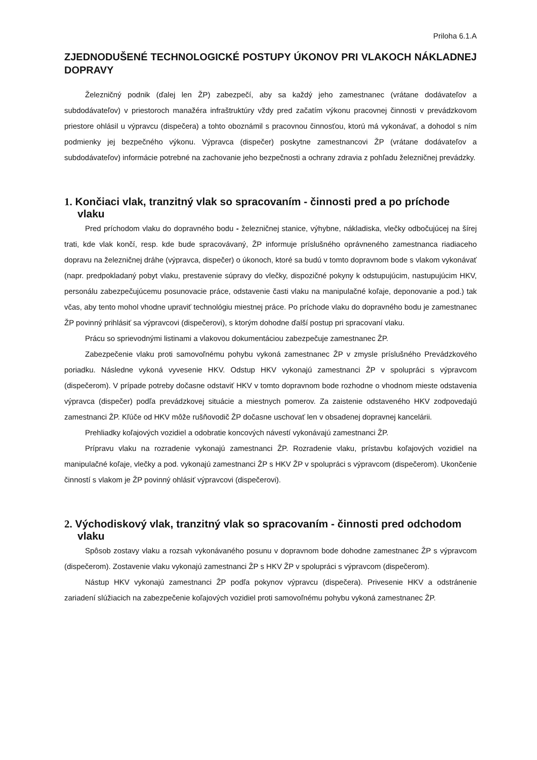Priloha 6.1.A
ZJEDNODUŠENÉ TECHNOLOGICKÉ POSTUPY ÚKONOV PRI VLAKOCH NÁKLADNEJ DOPRAVY
Železničný podnik (ďalej len ŽP) zabezpečí, aby sa každý jeho zamestnanec (vrátane dodávateľov a subdodávateľov) v priestoroch manažéra infraštruktúry vždy pred začatím výkonu pracovnej činnosti v prevádzkovom priestore ohlásil u výpravcu (dispečera) a tohto oboznámil s pracovnou činnosťou, ktorú má vykonávať, a dohodol s ním podmienky jej bezpečného výkonu. Výpravca (dispečer) poskytne zamestnancovi ŽP (vrátane dodávateľov a subdodávateľov) informácie potrebné na zachovanie jeho bezpečnosti a ochrany zdravia z pohľadu železničnej prevádzky.
1. Končiaci vlak, tranzitný vlak so spracovaním - činnosti pred a po príchode vlaku
Pred príchodom vlaku do dopravného bodu - železničnej stanice, výhybne, nákladiska, vlečky odbočujúcej na šírej trati, kde vlak končí, resp. kde bude spracovávaný, ŽP informuje príslušného oprávneného zamestnanca riadiaceho dopravu na železničnej dráhe (výpravca, dispečer) o úkonoch, ktoré sa budú v tomto dopravnom bode s vlakom vykonávať (napr. predpokladaný pobyt vlaku, prestavenie súpravy do vlečky, dispozičné pokyny k odstupujúcim, nastupujúcim HKV, personálu zabezpečujúcemu posunovacie práce, odstavenie časti vlaku na manipulačné koľaje, deponovanie a pod.) tak včas, aby tento mohol vhodne upraviť technológiu miestnej práce. Po príchode vlaku do dopravného bodu je zamestnanec ŽP povinný prihlásiť sa výpravcovi (dispečerovi), s ktorým dohodne ďalší postup pri spracovaní vlaku.
Prácu so sprievodnými listinami a vlakovou dokumentáciou zabezpečuje zamestnanec ŽP.
Zabezpečenie vlaku proti samovoľnému pohybu vykoná zamestnanec ŽP v zmysle príslušného Prevádzkového poriadku. Následne vykoná vyvesenie HKV. Odstup HKV vykonajú zamestnanci ŽP v spolupráci s výpravcom (dispečerom). V prípade potreby dočasne odstaviť HKV v tomto dopravnom bode rozhodne o vhodnom mieste odstavenia výpravca (dispečer) podľa prevádzkovej situácie a miestnych pomerov. Za zaistenie odstaveného HKV zodpovedajú zamestnanci ŽP. Kľúče od HKV môže rušňovodič ŽP dočasne uschovať len v obsadenej dopravnej kancelárii.
Prehliadky koľajových vozidiel a odobratie koncových návestí vykonávajú zamestnanci ŽP.
Prípravu vlaku na rozradenie vykonajú zamestnanci ŽP. Rozradenie vlaku, prístavbu koľajových vozidiel na manipulačné koľaje, vlečky a pod. vykonajú zamestnanci ŽP s HKV ŽP v spolupráci s výpravcom (dispečerom). Ukončenie činností s vlakom je ŽP povinný ohlásiť výpravcovi (dispečerovi).
2. Východiskový vlak, tranzitný vlak so spracovaním - činnosti pred odchodom vlaku
Spôsob zostavy vlaku a rozsah vykonávaného posunu v dopravnom bode dohodne zamestnanec ŽP s výpravcom (dispečerom). Zostavenie vlaku vykonajú zamestnanci ŽP s HKV ŽP v spolupráci s výpravcom (dispečerom).
Nástup HKV vykonajú zamestnanci ŽP podľa pokynov výpravcu (dispečera). Privesenie HKV a odstránenie zariadení slúžiacich na zabezpečenie koľajových vozidiel proti samovoľnému pohybu vykoná zamestnanec ŽP.